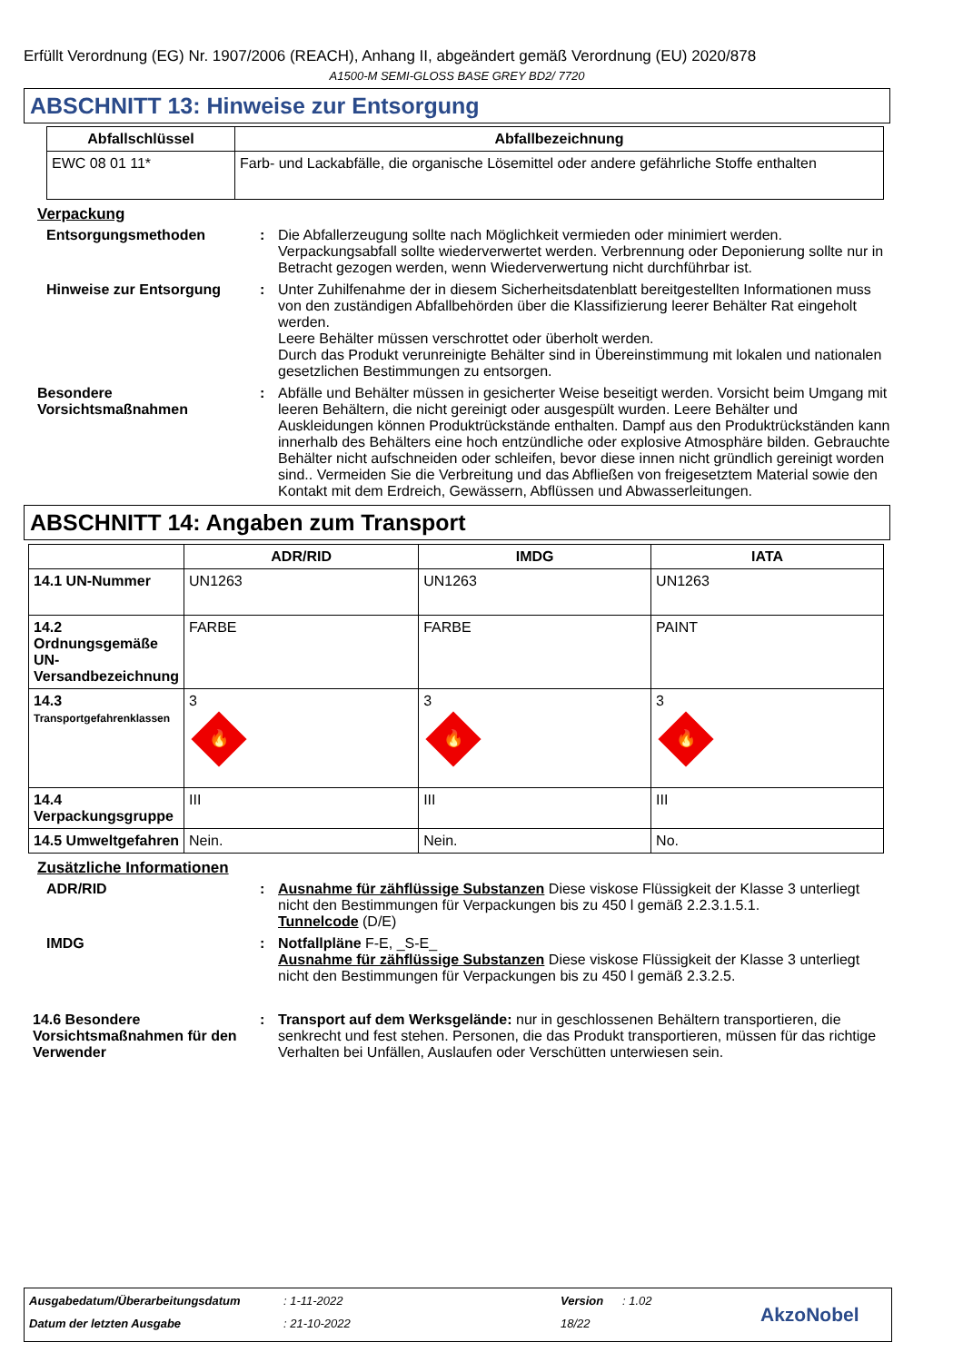Erfüllt Verordnung (EG) Nr. 1907/2006 (REACH), Anhang II, abgeändert gemäß Verordnung (EU) 2020/878
A1500-M SEMI-GLOSS BASE GREY BD2/ 7720
ABSCHNITT 13: Hinweise zur Entsorgung
| Abfallschlüssel | Abfallbezeichnung |
| --- | --- |
| EWC 08 01 11* | Farb- und Lackabfälle, die organische Lösemittel oder andere gefährliche Stoffe enthalten |
Verpackung
Entsorgungsmethoden : Die Abfallerzeugung sollte nach Möglichkeit vermieden oder minimiert werden. Verpackungsabfall sollte wiederverwertet werden. Verbrennung oder Deponierung sollte nur in Betracht gezogen werden, wenn Wiederverwertung nicht durchführbar ist.
Hinweise zur Entsorgung : Unter Zuhilfenahme der in diesem Sicherheitsdatenblatt bereitgestellten Informationen muss von den zuständigen Abfallbehörden über die Klassifizierung leerer Behälter Rat eingeholt werden.
Leere Behälter müssen verschrottet oder überholt werden.
Durch das Produkt verunreinigte Behälter sind in Übereinstimmung mit lokalen und nationalen gesetzlichen Bestimmungen zu entsorgen.
Besondere Vorsichtsmaßnahmen
: Abfälle und Behälter müssen in gesicherter Weise beseitigt werden. Vorsicht beim Umgang mit leeren Behältern, die nicht gereinigt oder ausgespült wurden. Leere Behälter und Auskleidungen können Produktrückstände enthalten. Dampf aus den Produktrückständen kann innerhalb des Behälters eine hoch entzündliche oder explosive Atmosphäre bilden. Gebrauchte Behälter nicht aufschneiden oder schleifen, bevor diese innen nicht gründlich gereinigt worden sind.. Vermeiden Sie die Verbreitung und das Abfließen von freigesetztem Material sowie den Kontakt mit dem Erdreich, Gewässern, Abflüssen und Abwasserleitungen.
ABSCHNITT 14: Angaben zum Transport
| | ADR/RID | IMDG | IATA |
| --- | --- | --- | --- |
| 14.1 UN-Nummer | UN1263 | UN1263 | UN1263 |
| 14.2 Ordnungsgemäße UN-Versandbezeichnung | FARBE | FARBE | PAINT |
| 14.3 Transportgefahrenklassen | 3 🔥 | 3 🔥 | 3 🔥 |
| 14.4 Verpackungsgruppe | III | III | III |
| 14.5 Umweltgefahren | Nein. | Nein. | No. |
Zusätzliche Informationen
ADR/RID : Ausnahme für zähflüssige Substanzen Diese viskose Flüssigkeit der Klasse 3 unterliegt nicht den Bestimmungen für Verpackungen bis zu 450 l gemäß 2.2.3.1.5.1.
Tunnelcode (D/E)
IMDG : Notfallpläne F-E, _S-E_
Ausnahme für zähflüssige Substanzen Diese viskose Flüssigkeit der Klasse 3 unterliegt nicht den Bestimmungen für Verpackungen bis zu 450 l gemäß 2.3.2.5.
14.6 Besondere Vorsichtsmaßnahmen für den Verwender
: Transport auf dem Werksgelände: nur in geschlossenen Behältern transportieren, die senkrecht und fest stehen. Personen, die das Produkt transportieren, müssen für das richtige Verhalten bei Unfällen, Auslaufen oder Verschütten unterwiesen sein.
Ausgabedatum/Überarbeitungsdatum: 1-11-2022 Version: 1.02
Datum der letzten Ausgabe: 21-10-2022 18/22 AkzoNobel